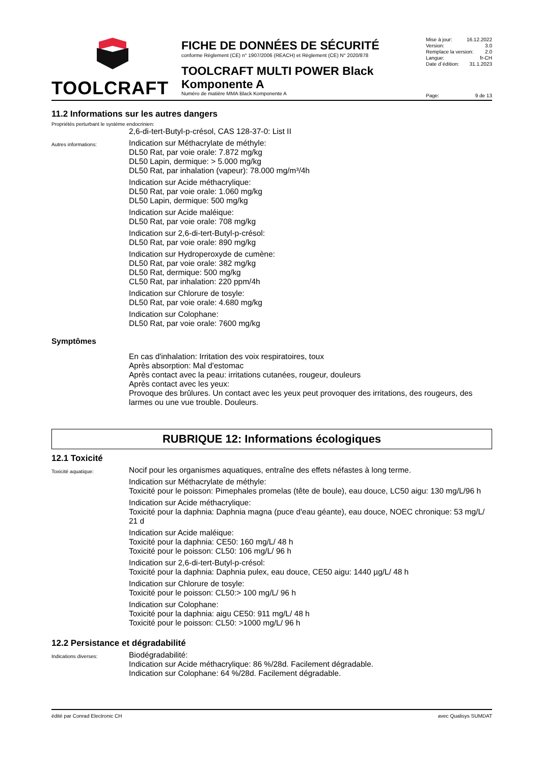TOOLCRAFT
FICHE DE DONNÉES DE SÉCURITÉ
conforme Règlement (CE) n° 1907/2006 (REACH) et Règlement (CE) N° 2020/878
TOOLCRAFT MULTI POWER Black Komponente A
Numéro de matière MMA Black Komponente A
Mise à jour: 16.12.2022
Version: 3.0
Remplace la version: 2.0
Langue: fr-CH
Date d´édition: 31.1.2023
Page: 9 de 13
11.2 Informations sur les autres dangers
Propriétés perturbant le système endocrinien:
2,6-di-tert-Butyl-p-crésol, CAS 128-37-0: List II
Autres informations:
Indication sur Méthacrylate de méthyle:
DL50 Rat, par voie orale: 7.872 mg/kg
DL50 Lapin, dermique: > 5.000 mg/kg
DL50 Rat, par inhalation (vapeur): 78.000 mg/m³/4h
Indication sur Acide méthacrylique:
DL50 Rat, par voie orale: 1.060 mg/kg
DL50 Lapin, dermique: 500 mg/kg
Indication sur Acide maléique:
DL50 Rat, par voie orale: 708 mg/kg
Indication sur 2,6-di-tert-Butyl-p-crésol:
DL50 Rat, par voie orale: 890 mg/kg
Indication sur Hydroperoxyde de cumène:
DL50 Rat, par voie orale: 382 mg/kg
DL50 Rat, dermique: 500 mg/kg
CL50 Rat, par inhalation: 220 ppm/4h
Indication sur Chlorure de tosyle:
DL50 Rat, par voie orale: 4.680 mg/kg
Indication sur Colophane:
DL50 Rat, par voie orale: 7600 mg/kg
Symptômes
En cas d'inhalation: Irritation des voix respiratoires, toux
Après absorption: Mal d'estomac
Après contact avec la peau: irritations cutanées, rougeur, douleurs
Après contact avec les yeux:
Provoque des brûlures. Un contact avec les yeux peut provoquer des irritations, des rougeurs, des larmes ou une vue trouble. Douleurs.
RUBRIQUE 12: Informations écologiques
12.1 Toxicité
Toxicité aquatique:
Nocif pour les organismes aquatiques, entraîne des effets néfastes à long terme.
Indication sur Méthacrylate de méthyle:
Toxicité pour le poisson: Pimephales promelas (tête de boule), eau douce, LC50 aigu: 130 mg/L/96 h
Indication sur Acide méthacrylique:
Toxicité pour la daphnia: Daphnia magna (puce d'eau géante), eau douce, NOEC chronique: 53 mg/L/ 21 d
Indication sur Acide maléique:
Toxicité pour la daphnia: CE50: 160 mg/L/ 48 h
Toxicité pour le poisson: CL50: 106 mg/L/ 96 h
Indication sur 2,6-di-tert-Butyl-p-crésol:
Toxicité pour la daphnia: Daphnia pulex, eau douce, CE50 aigu: 1440 µg/L/ 48 h
Indication sur Chlorure de tosyle:
Toxicité pour le poisson: CL50:> 100 mg/L/ 96 h
Indication sur Colophane:
Toxicité pour la daphnia: aigu CE50: 911 mg/L/ 48 h
Toxicité pour le poisson: CL50: >1000 mg/L/ 96 h
12.2 Persistance et dégradabilité
Indications diverses:
Biodégradabilité:
Indication sur Acide méthacrylique: 86 %/28d. Facilement dégradable.
Indication sur Colophane: 64 %/28d. Facilement dégradable.
édité par Conrad Electronic CH avec Qualisys SUMDAT